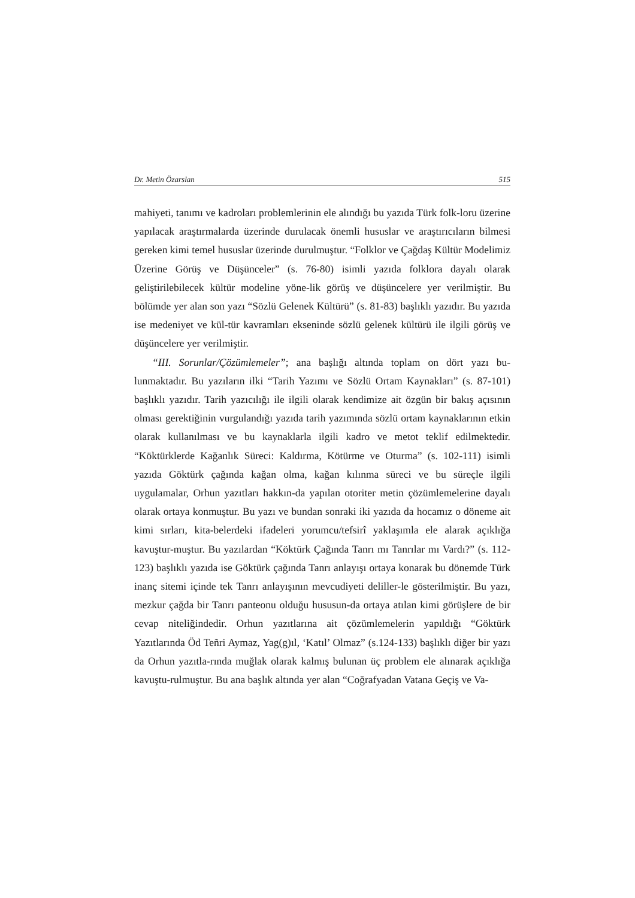Dr. Metin Özarslan 515
mahiyeti, tanımı ve kadroları problemlerinin ele alındığı bu yazıda Türk folk-loru üzerine yapılacak araştırmalarda üzerinde durulacak önemli hususlar ve araştırıcıların bilmesi gereken kimi temel hususlar üzerinde durulmuştur. “Folklor ve Çağdaş Kültür Modelimiz Üzerine Görüş ve Düşünceler” (s. 76-80) isimli yazıda folklora dayalı olarak geliştirilebilecek kültür modeline yöne-lik görüş ve düşüncelere yer verilmiştir. Bu bölümde yer alan son yazı “Sözlü Gelenek Kültürü” (s. 81-83) başlıklı yazıdır. Bu yazıda ise medeniyet ve kül-tür kavramları ekseninde sözlü gelenek kültürü ile ilgili görüş ve düşüncelere yer verilmiştir.
“III. Sorunlar/Çözümlemeler”; ana başlığı altında toplam on dört yazı bu-lunmaktadır. Bu yazıların ilki “Tarih Yazımı ve Sözlü Ortam Kaynakları” (s. 87-101) başlıklı yazıdır. Tarih yazıcılığı ile ilgili olarak kendimize ait özgün bir bakış açısının olması gerektiğinin vurgulandığı yazıda tarih yazımında sözlü ortam kaynaklarının etkin olarak kullanılması ve bu kaynaklarla ilgili kadro ve metot teklif edilmektedir. “Köktürklerde Kağanlık Süreci: Kaldırma, Kötürme ve Oturma” (s. 102-111) isimli yazıda Göktürk çağında kağan olma, kağan kılınma süreci ve bu süreçle ilgili uygulamalar, Orhun yazıtları hakkın-da yapılan otoriter metin çözümlemelerine dayalı olarak ortaya konmuştur. Bu yazı ve bundan sonraki iki yazıda da hocamız o döneme ait kimi sırları, kita-belerdeki ifadeleri yorumcu/tefsirî yaklaşımla ele alarak açıklığa kavuştur-muştur. Bu yazılardan “Köktürk Çağında Tanrı mı Tanrılar mı Vardı?” (s. 112-123) başlıklı yazıda ise Göktürk çağında Tanrı anlayışı ortaya konarak bu dönemde Türk inanç sitemi içinde tek Tanrı anlayışının mevcudiyeti deliller-le gösterilmiştir. Bu yazı, mezkur çağda bir Tanrı panteonu olduğu hususun-da ortaya atılan kimi görüşlere de bir cevap niteliğindedir. Orhun yazıtlarına ait çözümlemelerin yapıldığı “Göktürk Yazıtlarında Öd Teñri Aymaz, Yag(g)ıl, ‘Katıl’ Olmaz” (s.124-133) başlıklı diğer bir yazı da Orhun yazıtla-rında muğlak olarak kalmış bulunan üç problem ele alınarak açıklığa kavuştu-rulmuştur. Bu ana başlık altında yer alan “Coğrafyadan Vatana Geçiş ve Va-